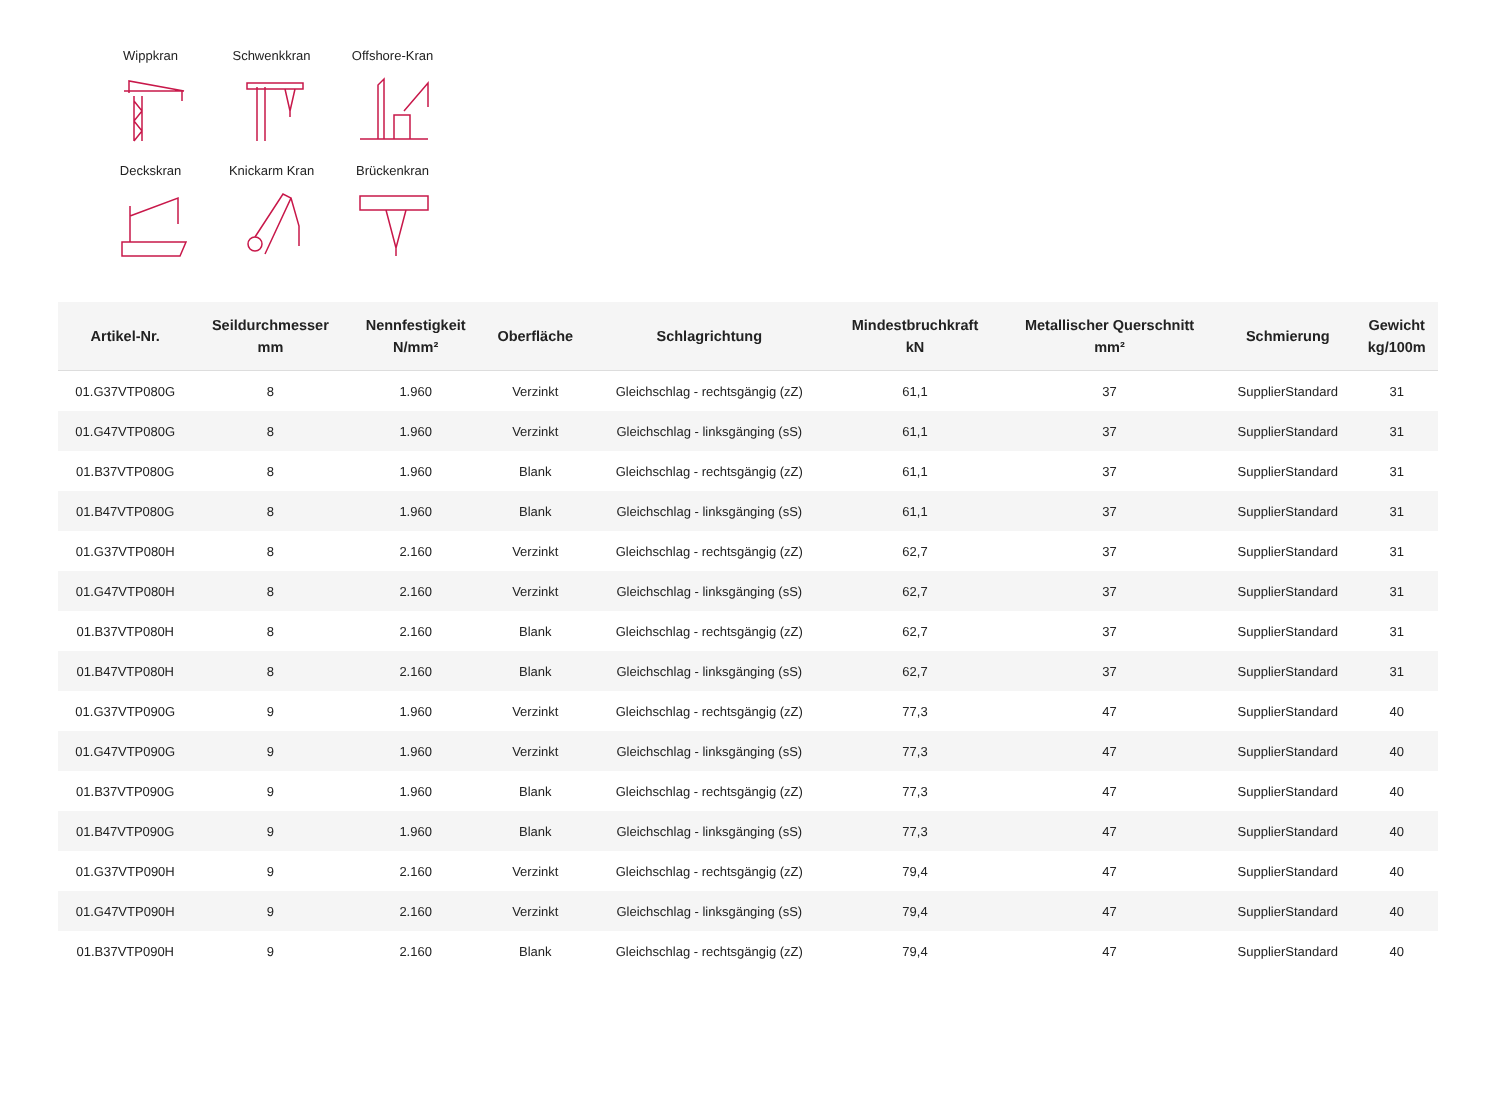Wippkran
Schwenkkran
Offshore-Kran
Deckskran
Knickarm Kran
Brückenkran
| Artikel-Nr. | Seildurchmesser mm | Nennfestigkeit N/mm² | Oberfläche | Schlagrichtung | Mindestbruchkraft kN | Metallischer Querschnitt mm² | Schmierung | Gewicht kg/100m |
| --- | --- | --- | --- | --- | --- | --- | --- | --- |
| 01.G37VTP080G | 8 | 1.960 | Verzinkt | Gleichschlag - rechtsgängig (zZ) | 61,1 | 37 | SupplierStandard | 31 |
| 01.G47VTP080G | 8 | 1.960 | Verzinkt | Gleichschlag - linksgänging (sS) | 61,1 | 37 | SupplierStandard | 31 |
| 01.B37VTP080G | 8 | 1.960 | Blank | Gleichschlag - rechtsgängig (zZ) | 61,1 | 37 | SupplierStandard | 31 |
| 01.B47VTP080G | 8 | 1.960 | Blank | Gleichschlag - linksgänging (sS) | 61,1 | 37 | SupplierStandard | 31 |
| 01.G37VTP080H | 8 | 2.160 | Verzinkt | Gleichschlag - rechtsgängig (zZ) | 62,7 | 37 | SupplierStandard | 31 |
| 01.G47VTP080H | 8 | 2.160 | Verzinkt | Gleichschlag - linksgänging (sS) | 62,7 | 37 | SupplierStandard | 31 |
| 01.B37VTP080H | 8 | 2.160 | Blank | Gleichschlag - rechtsgängig (zZ) | 62,7 | 37 | SupplierStandard | 31 |
| 01.B47VTP080H | 8 | 2.160 | Blank | Gleichschlag - linksgänging (sS) | 62,7 | 37 | SupplierStandard | 31 |
| 01.G37VTP090G | 9 | 1.960 | Verzinkt | Gleichschlag - rechtsgängig (zZ) | 77,3 | 47 | SupplierStandard | 40 |
| 01.G47VTP090G | 9 | 1.960 | Verzinkt | Gleichschlag - linksgänging (sS) | 77,3 | 47 | SupplierStandard | 40 |
| 01.B37VTP090G | 9 | 1.960 | Blank | Gleichschlag - rechtsgängig (zZ) | 77,3 | 47 | SupplierStandard | 40 |
| 01.B47VTP090G | 9 | 1.960 | Blank | Gleichschlag - linksgänging (sS) | 77,3 | 47 | SupplierStandard | 40 |
| 01.G37VTP090H | 9 | 2.160 | Verzinkt | Gleichschlag - rechtsgängig (zZ) | 79,4 | 47 | SupplierStandard | 40 |
| 01.G47VTP090H | 9 | 2.160 | Verzinkt | Gleichschlag - linksgänging (sS) | 79,4 | 47 | SupplierStandard | 40 |
| 01.B37VTP090H | 9 | 2.160 | Blank | Gleichschlag - rechtsgängig (zZ) | 79,4 | 47 | SupplierStandard | 40 |